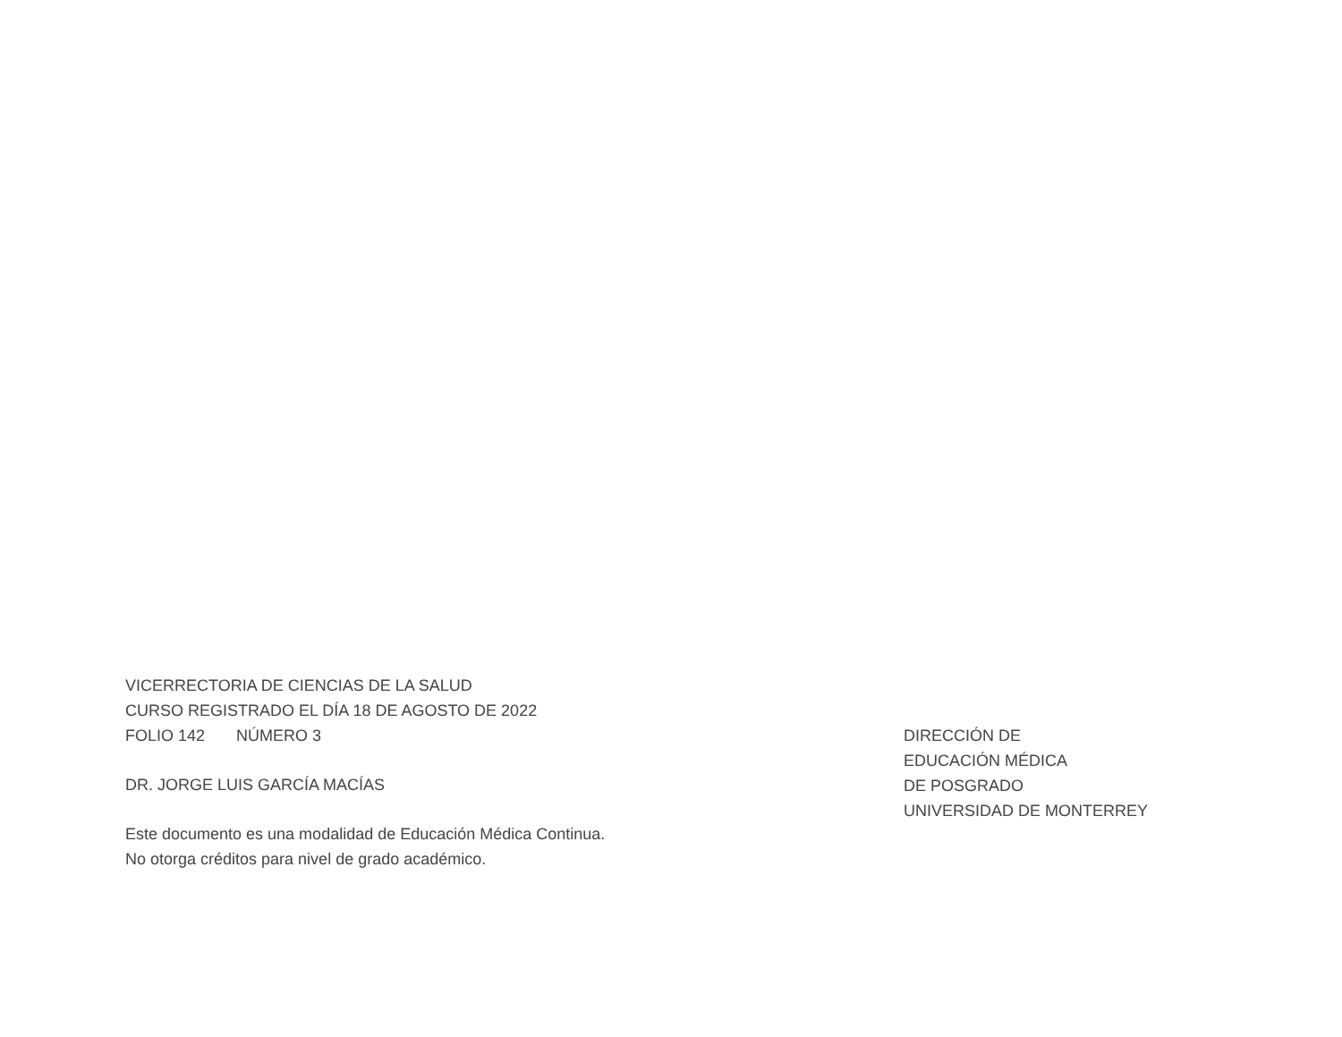VICERRECTORIA DE CIENCIAS DE LA SALUD
CURSO REGISTRADO EL DÍA 18 DE AGOSTO DE 2022
FOLIO 142 NÚMERO 3
DR. JORGE LUIS GARCÍA MACÍAS
Este documento es una modalidad de Educación Médica Continua.
No otorga créditos para nivel de grado académico.
DIRECCIÓN DE
EDUCACIÓN MÉDICA
DE POSGRADO
UNIVERSIDAD DE MONTERREY